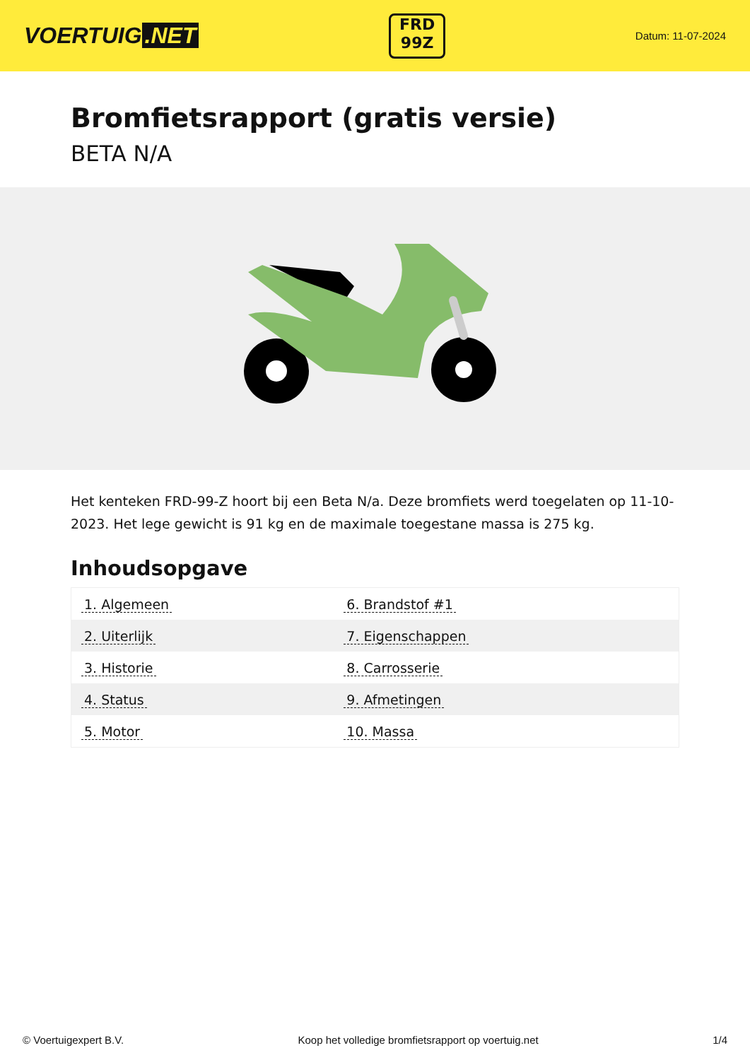VOERTUIG.NET
FRD
99Z
Datum: 11-07-2024
Bromfietsrapport (gratis versie)
BETA N/A
Het kenteken FRD-99-Z hoort bij een Beta N/a. Deze bromfiets werd toegelaten op 11-10-2023. Het lege gewicht is 91 kg en de maximale toegestane massa is 275 kg.
Inhoudsopgave
| 1. Algemeen | 6. Brandstof #1 |
| 2. Uiterlijk | 7. Eigenschappen |
| 3. Historie | 8. Carrosserie |
| 4. Status | 9. Afmetingen |
| 5. Motor | 10. Massa |
© Voertuigexpert B.V. Koop het volledige bromfietsrapport op voertuig.net 1/4